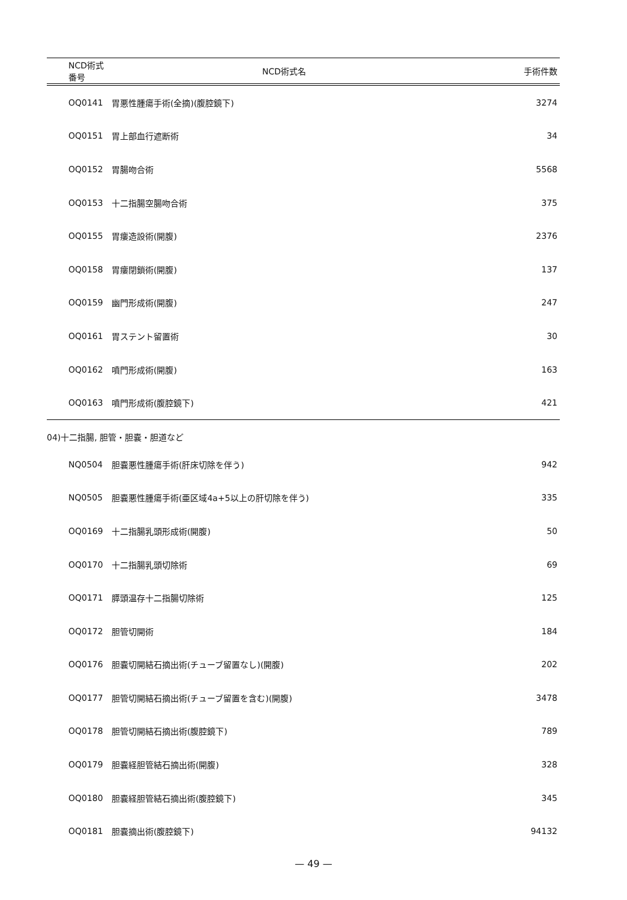| NCD術式番号 | NCD術式名 | 手術件数 |
| --- | --- | --- |
| OQ0141 | 胃悪性腫瘍手術(全摘)(腹腔鏡下) | 3274 |
| OQ0151 | 胃上部血行遮断術 | 34 |
| OQ0152 | 胃腸吻合術 | 5568 |
| OQ0153 | 十二指腸空腸吻合術 | 375 |
| OQ0155 | 胃瘻造設術(開腹) | 2376 |
| OQ0158 | 胃瘻閉鎖術(開腹) | 137 |
| OQ0159 | 幽門形成術(開腹) | 247 |
| OQ0161 | 胃ステント留置術 | 30 |
| OQ0162 | 噴門形成術(開腹) | 163 |
| OQ0163 | 噴門形成術(腹腔鏡下) | 421 |
04)十二指腸, 胆管・胆嚢・胆道など
| NQ0504 | 胆嚢悪性腫瘍手術(肝床切除を伴う) | 942 |
| NQ0505 | 胆嚢悪性腫瘍手術(亜区域4a+5以上の肝切除を伴う) | 335 |
| OQ0169 | 十二指腸乳頭形成術(開腹) | 50 |
| OQ0170 | 十二指腸乳頭切除術 | 69 |
| OQ0171 | 膵頭温存十二指腸切除術 | 125 |
| OQ0172 | 胆管切開術 | 184 |
| OQ0176 | 胆嚢切開結石摘出術(チューブ留置なし)(開腹) | 202 |
| OQ0177 | 胆管切開結石摘出術(チューブ留置を含む)(開腹) | 3478 |
| OQ0178 | 胆管切開結石摘出術(腹腔鏡下) | 789 |
| OQ0179 | 胆嚢経胆管結石摘出術(開腹) | 328 |
| OQ0180 | 胆嚢経胆管結石摘出術(腹腔鏡下) | 345 |
| OQ0181 | 胆嚢摘出術(腹腔鏡下) | 94132 |
— 49 —